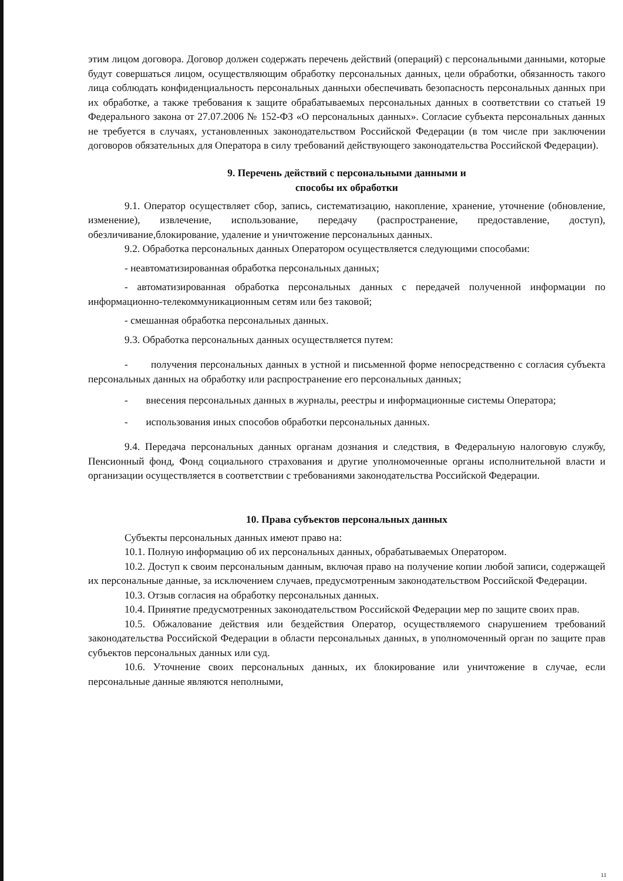этим лицом договора. Договор должен содержать перечень действий (операций) с персональными данными, которые будут совершаться лицом, осуществляющим обработку персональных данных, цели обработки, обязанность такого лица соблюдать конфиденциальность персональных данныхи обеспечивать безопасность персональных данных при их обработке, а также требования к защите обрабатываемых персональных данных в соответствии со статьей 19 Федерального закона от 27.07.2006 № 152-ФЗ «О персональных данных». Согласие субъекта персональных данных не требуется в случаях, установленных законодательством Российской Федерации (в том числе при заключении договоров обязательных для Оператора в силу требований действующего законодательства Российской Федерации).
9. Перечень действий с персональными данными и
способы их обработки
9.1. Оператор осуществляет сбор, запись, систематизацию, накопление, хранение, уточнение (обновление, изменение), извлечение, использование, передачу (распространение, предоставление, доступ), обезличивание,блокирование, удаление и уничтожение персональных данных.
9.2. Обработка персональных данных Оператором осуществляется следующими способами:
- неавтоматизированная обработка персональных данных;
- автоматизированная обработка персональных данных с передачей полученной информации по информационно-телекоммуникационным сетям или без таковой;
- смешанная обработка персональных данных.
9.3. Обработка персональных данных осуществляется путем:
- получения персональных данных в устной и письменной форме непосредственно с согласия субъекта персональных данных на обработку или распространение его персональных данных;
- внесения персональных данных в журналы, реестры и информационные системы Оператора;
- использования иных способов обработки персональных данных.
9.4. Передача персональных данных органам дознания и следствия, в Федеральную налоговую службу, Пенсионный фонд, Фонд социального страхования и другие уполномоченные органы исполнительной власти и организации осуществляется в соответствии с требованиями законодательства Российской Федерации.
10. Права субъектов персональных данных
Субъекты персональных данных имеют право на:
10.1. Полную информацию об их персональных данных, обрабатываемых Оператором.
10.2. Доступ к своим персональным данным, включая право на получение копии любой записи, содержащей их персональные данные, за исключением случаев, предусмотренным законодательством Российской Федерации.
10.3. Отзыв согласия на обработку персональных данных.
10.4. Принятие предусмотренных законодательством Российской Федерации мер по защите своих прав.
10.5. Обжалование действия или бездействия Оператор, осуществляемого снарушением требований законодательства Российской Федерации в области персональных данных, в уполномоченный орган по защите прав субъектов персональных данных или суд.
10.6. Уточнение своих персональных данных, их блокирование или уничтожение в случае, если персональные данные являются неполными,
11